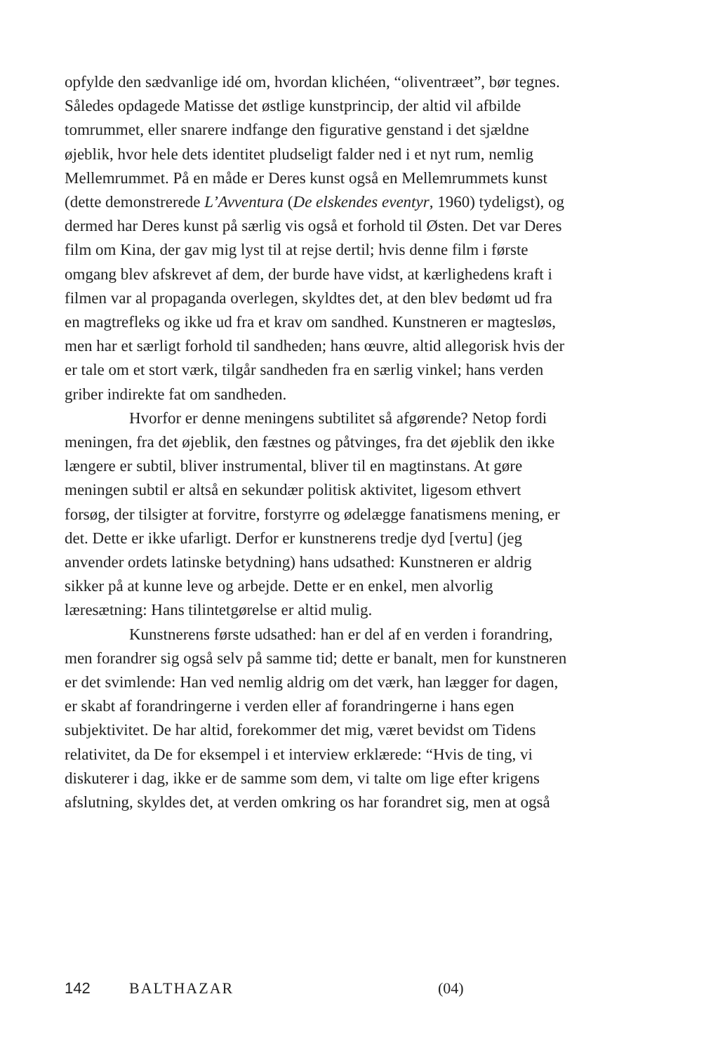opfylde den sædvanlige idé om, hvordan klichéen, “oliventræet”, bør tegnes. Således opdagede Matisse det østlige kunstprincip, der altid vil afbilde tomrummet, eller snarere indfange den figurative genstand i det sjældne øjeblik, hvor hele dets identitet pludseligt falder ned i et nyt rum, nemlig Mellemrummet. På en måde er Deres kunst også en Mellemrummets kunst (dette demonstrerede L’Avventura (De elskendes eventyr, 1960) tydeligst), og dermed har Deres kunst på særlig vis også et forhold til Østen. Det var Deres film om Kina, der gav mig lyst til at rejse dertil; hvis denne film i første omgang blev afskrevet af dem, der burde have vidst, at kærlighedens kraft i filmen var al propaganda overlegen, skyldtes det, at den blev bedømt ud fra en magtrefleks og ikke ud fra et krav om sandhed. Kunstneren er magtesløs, men har et særligt forhold til sandheden; hans œuvre, altid allegorisk hvis der er tale om et stort værk, tilgår sandheden fra en særlig vinkel; hans verden griber indirekte fat om sandheden.
Hvorfor er denne meningens subtilitet så afgørende? Netop fordi meningen, fra det øjeblik, den fæstnes og påtvinges, fra det øjeblik den ikke længere er subtil, bliver instrumental, bliver til en magtinstans. At gøre meningen subtil er altså en sekundær politisk aktivitet, ligesom ethvert forsøg, der tilsigter at forvitre, forstyrre og ødelægge fanatismens mening, er det. Dette er ikke ufarligt. Derfor er kunstnerens tredje dyd [vertu] (jeg anvender ordets latinske betydning) hans udsathed: Kunstneren er aldrig sikker på at kunne leve og arbejde. Dette er en enkel, men alvorlig læresætning: Hans tilintetgørelse er altid mulig.
Kunstnerens første udsathed: han er del af en verden i forandring, men forandrer sig også selv på samme tid; dette er banalt, men for kunstneren er det svimlende: Han ved nemlig aldrig om det værk, han lægger for dagen, er skabt af forandringerne i verden eller af forandringerne i hans egen subjektivitet. De har altid, forekommer det mig, været bevidst om Tidens relativitet, da De for eksempel i et interview erklærede: “Hvis de ting, vi diskuterer i dag, ikke er de samme som dem, vi talte om lige efter krigens afslutning, skyldes det, at verden omkring os har forandret sig, men at også
142 BALTHAZAR (04)